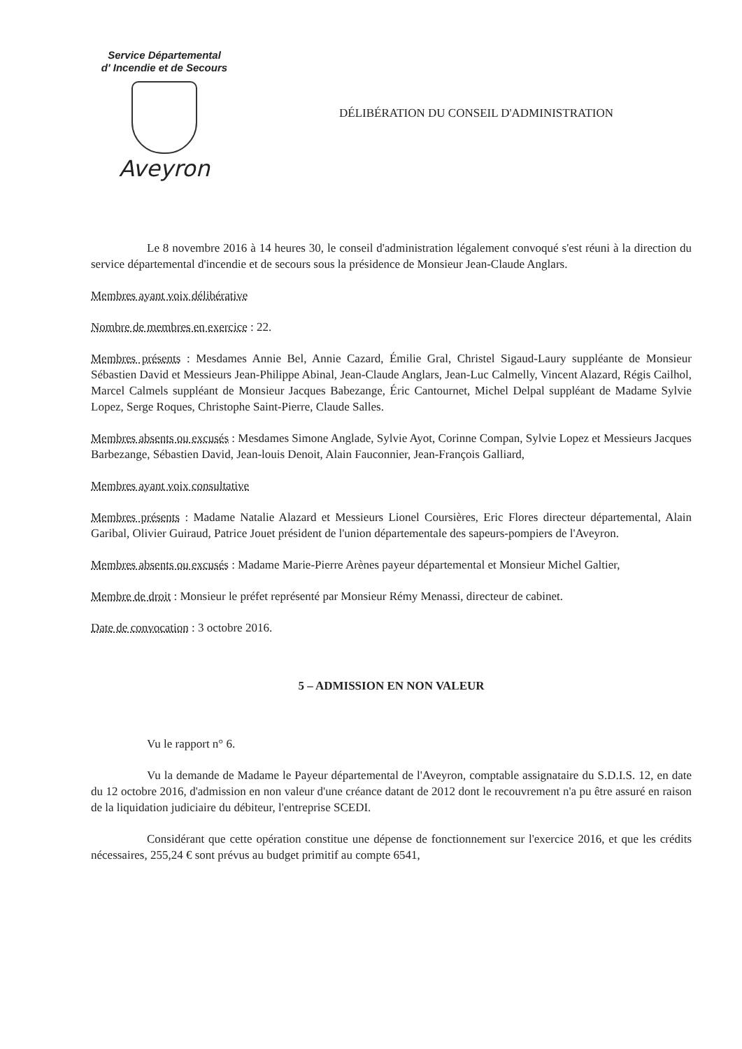Service Départemental
d' Incendie et de Secours
Aveyron
DÉLIBÉRATION DU CONSEIL D'ADMINISTRATION
Le 8 novembre 2016 à 14 heures 30, le conseil d'administration légalement convoqué s'est réuni à la direction du service départemental d'incendie et de secours sous la présidence de Monsieur Jean-Claude Anglars.
Membres ayant voix délibérative
Nombre de membres en exercice : 22.
Membres présents : Mesdames Annie Bel, Annie Cazard, Émilie Gral, Christel Sigaud-Laury suppléante de Monsieur Sébastien David et Messieurs Jean-Philippe Abinal, Jean-Claude Anglars, Jean-Luc Calmelly, Vincent Alazard, Régis Cailhol, Marcel Calmels suppléant de Monsieur Jacques Babezange, Éric Cantournet, Michel Delpal suppléant de Madame Sylvie Lopez, Serge Roques, Christophe Saint-Pierre, Claude Salles.
Membres absents ou excusés : Mesdames Simone Anglade, Sylvie Ayot, Corinne Compan, Sylvie Lopez et Messieurs Jacques Barbezange, Sébastien David, Jean-louis Denoit, Alain Fauconnier, Jean-François Galliard,
Membres ayant voix consultative
Membres présents : Madame Natalie Alazard et Messieurs Lionel Coursières, Eric Flores directeur départemental, Alain Garibal, Olivier Guiraud, Patrice Jouet président de l'union départementale des sapeurs-pompiers de l'Aveyron.
Membres absents ou excusés : Madame Marie-Pierre Arènes payeur départemental et Monsieur Michel Galtier,
Membre de droit : Monsieur le préfet représenté par Monsieur Rémy Menassi, directeur de cabinet.
Date de convocation : 3 octobre 2016.
5 – ADMISSION EN NON VALEUR
Vu le rapport n° 6.
Vu la demande de Madame le Payeur départemental de l'Aveyron, comptable assignataire du S.D.I.S. 12, en date du 12 octobre 2016, d'admission en non valeur d'une créance datant de 2012 dont le recouvrement n'a pu être assuré en raison de la liquidation judiciaire du débiteur, l'entreprise SCEDI.
Considérant que cette opération constitue une dépense de fonctionnement sur l'exercice 2016, et que les crédits nécessaires, 255,24 € sont prévus au budget primitif au compte 6541,